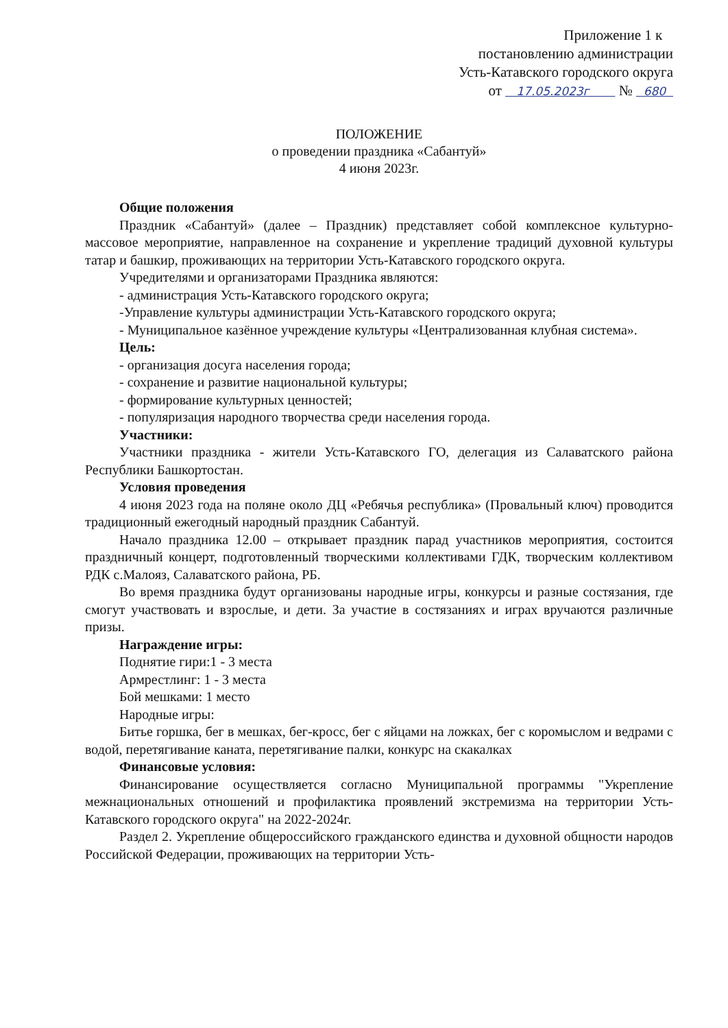Приложение 1 к
постановлению администрации
Усть-Катавского городского округа
от 17.05.2023г № 680
ПОЛОЖЕНИЕ
о проведении праздника «Сабантуй»
4 июня 2023г.
Общие положения
Праздник «Сабантуй» (далее – Праздник) представляет собой комплексное культурно-массовое мероприятие, направленное на сохранение и укрепление традиций духовной культуры татар и башкир, проживающих на территории Усть-Катавского городского округа.
Учредителями и организаторами Праздника являются:
- администрация Усть-Катавского городского округа;
-Управление культуры администрации Усть-Катавского городского округа;
- Муниципальное казённое учреждение культуры «Централизованная клубная система».
Цель:
- организация досуга населения города;
- сохранение и развитие национальной культуры;
- формирование культурных ценностей;
- популяризация народного творчества среди населения города.
Участники:
Участники праздника - жители Усть-Катавского ГО, делегация из Салаватского района Республики Башкортостан.
Условия проведения
4 июня 2023 года на поляне около ДЦ «Ребячья республика» (Провальный ключ) проводится традиционный ежегодный народный праздник Сабантуй.
Начало праздника 12.00 – открывает праздник парад участников мероприятия, состоится праздничный концерт, подготовленный творческими коллективами ГДК, творческим коллективом РДК с.Малояз, Салаватского района, РБ.
Во время праздника будут организованы народные игры, конкурсы и разные состязания, где смогут участвовать и взрослые, и дети. За участие в состязаниях и играх вручаются различные призы.
Награждение игры:
Поднятие гири:1 - 3 места
Армрестлинг: 1 - 3 места
Бой мешками: 1 место
Народные игры:
Битье горшка, бег в мешках, бег-кросс, бег с яйцами на ложках, бег с коромыслом и ведрами с водой, перетягивание каната, перетягивание палки, конкурс на скакалках
Финансовые условия:
Финансирование осуществляется согласно Муниципальной программы "Укрепление межнациональных отношений и профилактика проявлений экстремизма на территории Усть-Катавского городского округа" на 2022-2024г.
Раздел 2. Укрепление общероссийского гражданского единства и духовной общности народов Российской Федерации, проживающих на территории Усть-